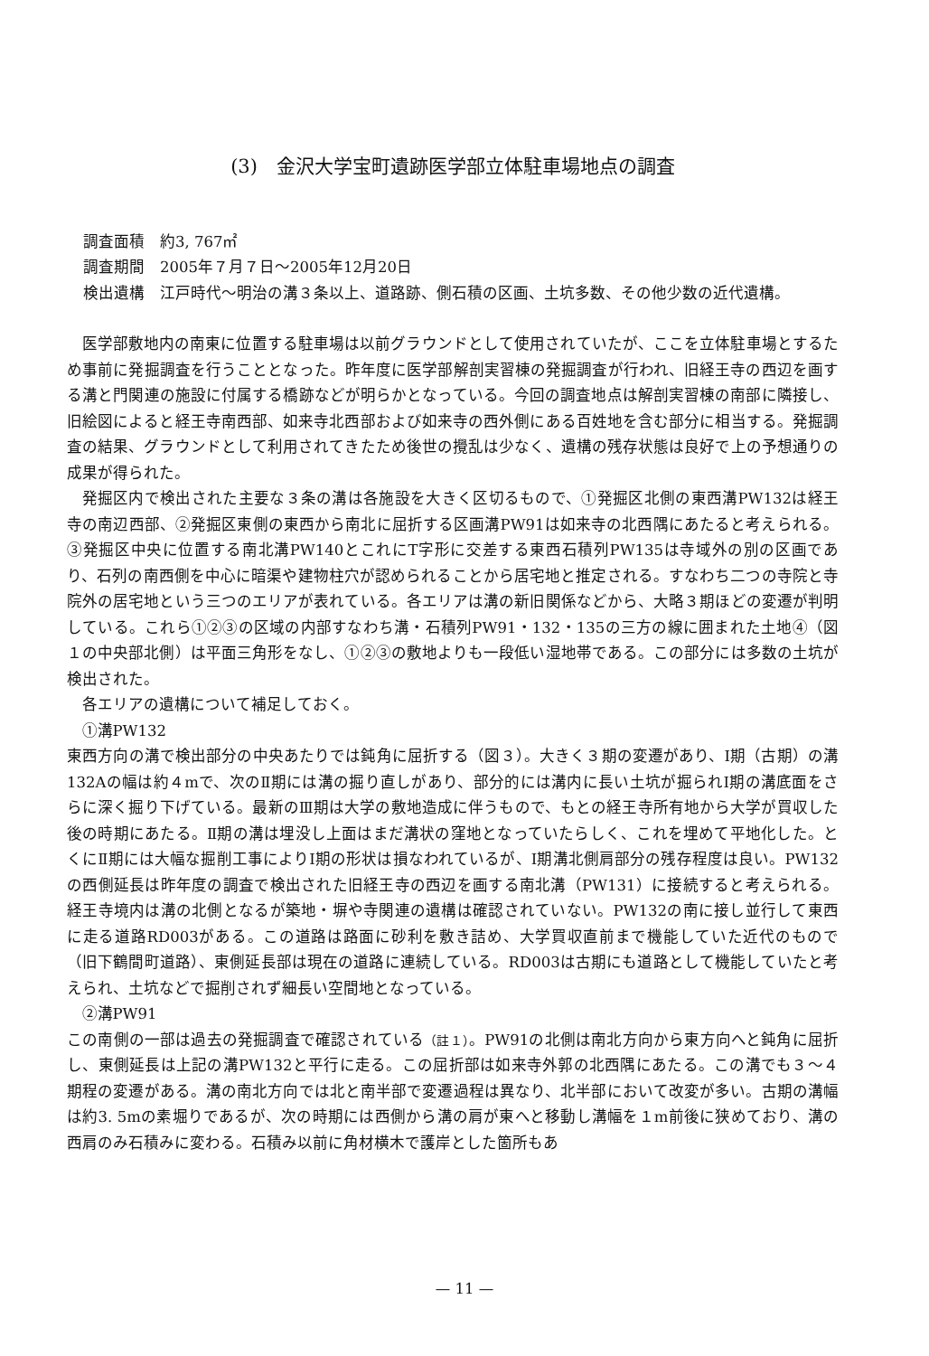(3)　金沢大学宝町遺跡医学部立体駐車場地点の調査
調査面積　約3, 767㎡
調査期間　2005年７月７日～2005年12月20日
検出遺構　江戸時代～明治の溝３条以上、道路跡、側石積の区画、土坑多数、その他少数の近代遺構。
医学部敷地内の南東に位置する駐車場は以前グラウンドとして使用されていたが、ここを立体駐車場とするため事前に発掘調査を行うこととなった。昨年度に医学部解剖実習棟の発掘調査が行われ、旧経王寺の西辺を画する溝と門関連の施設に付属する橋跡などが明らかとなっている。今回の調査地点は解剖実習棟の南部に隣接し、旧絵図によると経王寺南西部、如来寺北西部および如来寺の西外側にある百姓地を含む部分に相当する。発掘調査の結果、グラウンドとして利用されてきたため後世の攪乱は少なく、遺構の残存状態は良好で上の予想通りの成果が得られた。
発掘区内で検出された主要な３条の溝は各施設を大きく区切るもので、①発掘区北側の東西溝PW132は経王寺の南辺西部、②発掘区東側の東西から南北に屈折する区画溝PW91は如来寺の北西隅にあたると考えられる。③発掘区中央に位置する南北溝PW140とこれにT字形に交差する東西石積列PW135は寺域外の別の区画であり、石列の南西側を中心に暗渠や建物柱穴が認められることから居宅地と推定される。すなわち二つの寺院と寺院外の居宅地という三つのエリアが表れている。各エリアは溝の新旧関係などから、大略３期ほどの変遷が判明している。これら①②③の区域の内部すなわち溝・石積列PW91・132・135の三方の線に囲まれた土地④（図１の中央部北側）は平面三角形をなし、①②③の敷地よりも一段低い湿地帯である。この部分には多数の土坑が検出された。
各エリアの遺構について補足しておく。
①溝PW132
東西方向の溝で検出部分の中央あたりでは鈍角に屈折する（図３）。大きく３期の変遷があり、Ⅰ期（古期）の溝132Aの幅は約４mで、次のⅡ期には溝の掘り直しがあり、部分的には溝内に長い土坑が掘られⅠ期の溝底面をさらに深く掘り下げている。最新のⅢ期は大学の敷地造成に伴うもので、もとの経王寺所有地から大学が買収した後の時期にあたる。Ⅱ期の溝は埋没し上面はまだ溝状の窪地となっていたらしく、これを埋めて平地化した。とくにⅡ期には大幅な掘削工事によりⅠ期の形状は損なわれているが、Ⅰ期溝北側肩部分の残存程度は良い。PW132の西側延長は昨年度の調査で検出された旧経王寺の西辺を画する南北溝（PW131）に接続すると考えられる。経王寺境内は溝の北側となるが築地・塀や寺関連の遺構は確認されていない。PW132の南に接し並行して東西に走る道路RD003がある。この道路は路面に砂利を敷き詰め、大学買収直前まで機能していた近代のもので（旧下鶴間町道路）、東側延長部は現在の道路に連続している。RD003は古期にも道路として機能していたと考えられ、土坑などで掘削されず細長い空間地となっている。
②溝PW91
この南側の一部は過去の発掘調査で確認されている（註１）。PW91の北側は南北方向から東方向へと鈍角に屈折し、東側延長は上記の溝PW132と平行に走る。この屈折部は如来寺外郭の北西隅にあたる。この溝でも３～４期程の変遷がある。溝の南北方向では北と南半部で変遷過程は異なり、北半部において改変が多い。古期の溝幅は約3. 5mの素堀りであるが、次の時期には西側から溝の肩が東へと移動し溝幅を１m前後に狭めており、溝の西肩のみ石積みに変わる。石積み以前に角材横木で護岸とした箇所もあ
— 11 —